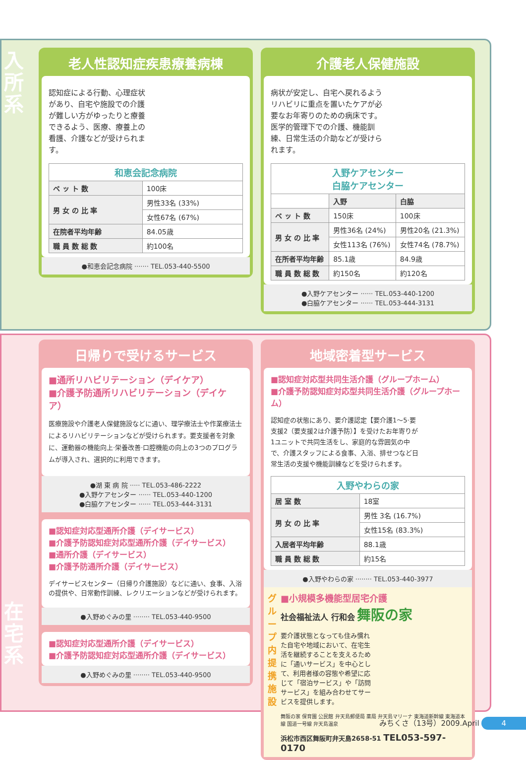入所系
老人性認知症疾患療養病棟
認知症による行動、心理症状があり、自宅や施設での介護が難しい方がゆったりと療養できるよう、医療、療養上の看護、介護などが受けられます。
| 和恵会記念病院 | |
| --- | --- |
| ベ ッ ト 数 | 100床 |
| 男 女 の 比 率 | 男性33名 (33%) |
| | 女性67名 (67%) |
| 在院者平均年齢 | 84.05歳 |
| 職 員 数 総 数 | 約100名 |
●和恵会記念病院 ······· TEL.053-440-5500
介護老人保健施設
病状が安定し、自宅へ戻れるようリハビリに重点を置いたケアが必要なお年寄りのための病床です。医学的管理下での介護、機能訓練、日常生活の介助などが受けられます。
| 入野ケアセンター 白脇ケアセンター | | |
| --- | --- | --- |
| | 入野 | 白脇 |
| ベ ッ ト 数 | 150床 | 100床 |
| 男 女 の 比 率 | 男性36名 (24%) | 男性20名 (21.3%) |
| | 女性113名 (76%) | 女性74名 (78.7%) |
| 在所者平均年齢 | 85.1歳 | 84.9歳 |
| 職 員 数 総 数 | 約150名 | 約120名 |
●入野ケアセンター ······ TEL.053-440-1200
●白脇ケアセンター ······ TEL.053-444-3131
在宅系
日帰りで受けるサービス
■通所リハビリテーション（デイケア）
■介護予防通所リハビリテーション（デイケア）
医療施設や介護老人保健施設などに通い、理学療法士や作業療法士によるリハビリテーションなどが受けられます。要支援者を対象に、運動器の機能向上·栄養改善·口腔機能の向上の3つのプログラムが導入され、選択的に利用できます。
●湖 東 病 院 ····· TEL.053-486-2222
●入野ケアセンター ······ TEL.053-440-1200
●白脇ケアセンター ······ TEL.053-444-3131
■認知症対応型通所介護（デイサービス）
■介護予防認知症対応型通所介護（デイサービス）
■通所介護（デイサービス）
■介護予防通所介護（デイサービス）
デイサービスセンター（日帰り介護施設）などに通い、食事、入浴の提供や、日常動作訓練、レクリエーションなどが受けられます。
●入野めぐみの里 ········ TEL.053-440-9500
■認知症対応型通所介護（デイサービス）
■介護予防認知症対応型通所介護（デイサービス）
●入野めぐみの里 ········ TEL.053-440-9500
地域密着型サービス
■認知症対応型共同生活介護（グループホーム）
■介護予防認知症対応型共同生活介護（グループホーム）
認知症の状態にあり、要介護認定【要介護1〜5·要支援2（要支援2は介護予防）】を受けたお年寄りが1ユニットで共同生活をし、家庭的な雰囲気の中で、介護スタッフによる食事、入浴、排せつなど日常生活の支援や機能訓練などを受けられます。
| 入野やわらの家 | |
| --- | --- |
| 居 室 数 | 18室 |
| 男 女 の 比 率 | 男性 3名 (16.7%) |
| | 女性15名 (83.3%) |
| 入居者平均年齢 | 88.1歳 |
| 職 員 数 総 数 | 約15名 |
●入野やわらの家 ········ TEL.053-440-3977
グループ内提携施設
■小規模多機能型居宅介護
社会福祉法人 行和会 舞阪の家
要介護状態となっても住み慣れた自宅や地域において、在宅生活を継続することを支えるために「通いサービス」を中心として、利用者様の容態や希望に応じて「宿泊サービス」や「訪問サービス」を組み合わせてサービスを提供します。
舞阪の家 保育園 公民館 弁天島郵便局 薬局 弁天島マリーナ 東海道新幹線 東海道本線 国道一号線 弁天島温泉
浜松市西区舞阪町弁天島2658-51 TEL053-597-0170
みちくさ（13号）2009.April 4